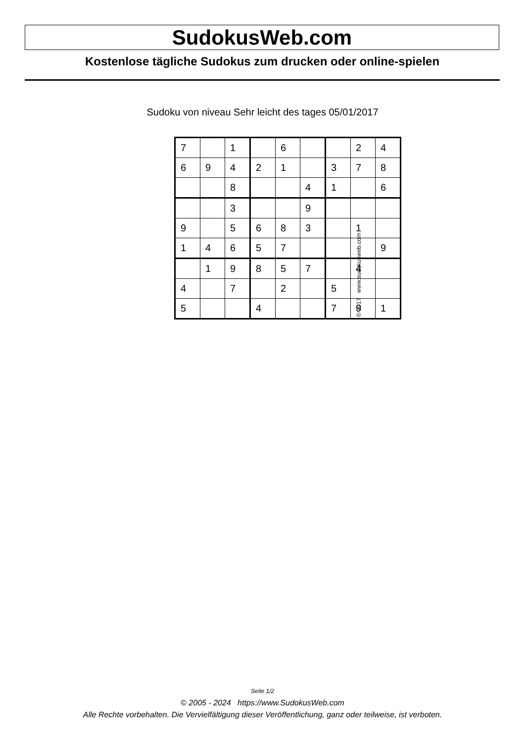SudokusWeb.com
Kostenlose tägliche Sudokus zum drucken oder online-spielen
Sudoku von niveau Sehr leicht des tages 05/01/2017
| 7 | | 1 | | 6 | | | 2 | 4 |
| 6 | 9 | 4 | 2 | 1 | | 3 | 7 | 8 |
| | | 8 | | | 4 | 1 | | 6 |
| | | 3 | | | 9 | | | |
| 9 | | 5 | 6 | 8 | 3 | | 1 | |
| 1 | 4 | 6 | 5 | 7 | | | | 9 |
| | 1 | 9 | 8 | 5 | 7 | | 4 | |
| 4 | | 7 | | 2 | | 5 | | |
| 5 | | | 4 | | | 7 | 9 | 1 |
© 2017 www.sudokusweb.com
Seite 1/2
© 2005 - 2024 https://www.SudokusWeb.com
Alle Rechte vorbehalten. Die Vervielfältigung dieser Veröffentlichung, ganz oder teilweise, ist verboten.